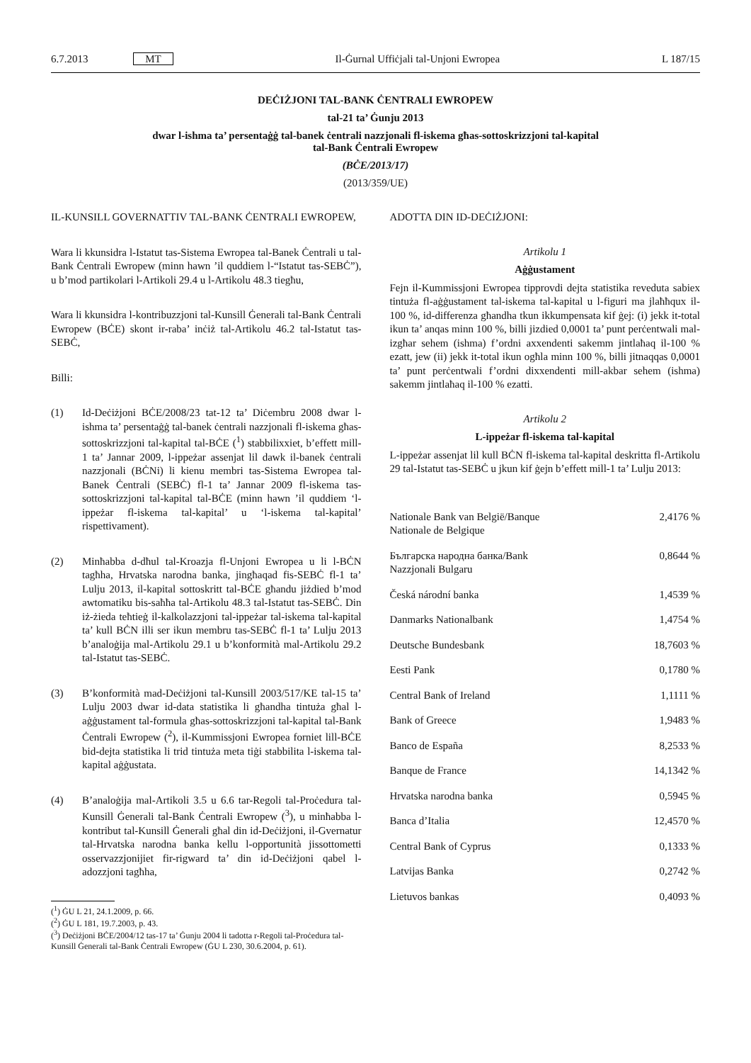6.7.2013 MT Il-Ġurnal Uffiċjali tal-Unjoni Ewropea L 187/15
DEĊIŻJONI TAL-BANK ĊENTRALI EWROPEW
tal-21 ta’ Ġunju 2013
dwar l-ishma ta’ persentaġġ tal-banek ċentrali nazzjonali fl-iskema għas-sottoskrizzjoni tal-kapital
tal-Bank Ċentrali Ewropew
(BĊE/2013/17)
(2013/359/UE)
IL-KUNSILL GOVERNATTIV TAL-BANK ĊENTRALI EWROPEW,
Wara li kkunsidra l-Istatut tas-Sistema Ewropea tal-Banek Ċentrali u tal-Bank Ċentrali Ewropew (minn hawn ’il quddiem l-“Istatut tas-SEBĊ”), u b’mod partikolari l-Artikoli 29.4 u l-Artikolu 48.3 tiegħu,
Wara li kkunsidra l-kontribuzzjoni tal-Kunsill Ġenerali tal-Bank Ċentrali Ewropew (BĊE) skont ir-raba’ inċiż tal-Artikolu 46.2 tal-Istatut tas-SEBĊ,
Billi:
(1) Id-Deċiżjoni BĊE/2008/23 tat-12 ta’ Diċembru 2008 dwar l-ishma ta’ persentaġġ tal-banek ċentrali nazzjonali fl-iskema għas-sottoskrizzjoni tal-kapital tal-BĊE (<sup>1</sup>) stabbilixxiet, b’effett mill-1 ta’ Jannar 2009, l-ippeżar assenjat lil dawk il-banek ċentrali nazzjonali (BĊNi) li kienu membri tas-Sistema Ewropea tal-Banek Ċentrali (SEBĊ) fl-1 ta’ Jannar 2009 fl-iskema tas-sottoskrizzjoni tal-kapital tal-BĊE (minn hawn ’il quddiem ‘l-ippeżar fl-iskema tal-kapital’ u ‘l-iskema tal-kapital’ rispettivament).
(2) Minħabba d-dħul tal-Kroazja fl-Unjoni Ewropea u li l-BĊN tagħha, Hrvatska narodna banka, jingħaqad fis-SEBĊ fl-1 ta’ Lulju 2013, il-kapital sottoskritt tal-BĊE għandu jiżdied b’mod awtomatiku bis-saħħa tal-Artikolu 48.3 tal-Istatut tas-SEBĊ. Din iż-żieda teħtieġ il-kalkolazzjoni tal-ippeżar tal-iskema tal-kapital ta’ kull BĊN illi ser ikun membru tas-SEBĊ fl-1 ta’ Lulju 2013 b’analoġija mal-Artikolu 29.1 u b’konformità mal-Artikolu 29.2 tal-Istatut tas-SEBĊ.
(3) B’konformità mad-Deċiżjoni tal-Kunsill 2003/517/KE tal-15 ta’ Lulju 2003 dwar id-data statistika li għandha tintuża għal l-aġġustament tal-formula għas-sottoskrizzjoni tal-kapital tal-Bank Ċentrali Ewropew (<sup>2</sup>), il-Kummissjoni Ewropea forniet lill-BĊE bid-dejta statistika li trid tintuża meta tiġi stabbilita l-iskema tal-kapital aġġustata.
(4) B’analoġija mal-Artikoli 3.5 u 6.6 tar-Regoli tal-Proċedura tal-Kunsill Ġenerali tal-Bank Ċentrali Ewropew (<sup>3</sup>), u minħabba l-kontribut tal-Kunsill Ġenerali għal din id-Deċiżjoni, il-Gvernatur tal-Hrvatska narodna banka kellu l-opportunità jissottometti osservazzjonijiet fir-rigward ta’ din id-Deċiżjoni qabel l-adozzjoni tagħha,
(<sup>1</sup>) ĠU L 21, 24.1.2009, p. 66.
(<sup>2</sup>) ĠU L 181, 19.7.2003, p. 43.
(<sup>3</sup>) Deċiżjoni BĊE/2004/12 tas-17 ta’ Ġunju 2004 li tadotta r-Regoli tal-Proċedura tal-Kunsill Ġenerali tal-Bank Ċentrali Ewropew (ĠU L 230, 30.6.2004, p. 61).
ADOTTA DIN ID-DEĊIŻJONI:
Artikolu 1
Aġġustament
Fejn il-Kummissjoni Ewropea tipprovdi dejta statistika reveduta sabiex tintuża fl-aġġustament tal-iskema tal-kapital u l-figuri ma jlaħħqux il-100 %, id-differenza għandha tkun ikkumpensata kif ġej: (i) jekk it-total ikun ta’ anqas minn 100 %, billi jizdied 0,0001 ta’ punt perċentwali mal-izgħar sehem (ishma) f’ordni axxendenti sakemm jintlaħaq il-100 % ezatt, jew (ii) jekk it-total ikun ogħla minn 100 %, billi jitnaqqas 0,0001 ta’ punt perċentwali f’ordni dixxendenti mill-akbar sehem (ishma) sakemm jintlaħaq il-100 % ezatti.
Artikolu 2
L-ippeżar fl-iskema tal-kapital
L-ippeżar assenjat lil kull BĊN fl-iskema tal-kapital deskritta fl-Artikolu 29 tal-Istatut tas-SEBĊ u jkun kif ġejn b’effett mill-1 ta’ Lulju 2013:
| Nationale Bank van België/Banque Nationale de Belgique | 2,4176 % |
| Българска народна банка/Bank Nazzjonali Bulgaru | 0,8644 % |
| Česká národní banka | 1,4539 % |
| Danmarks Nationalbank | 1,4754 % |
| Deutsche Bundesbank | 18,7603 % |
| Eesti Pank | 0,1780 % |
| Central Bank of Ireland | 1,1111 % |
| Bank of Greece | 1,9483 % |
| Banco de España | 8,2533 % |
| Banque de France | 14,1342 % |
| Hrvatska narodna banka | 0,5945 % |
| Banca d’Italia | 12,4570 % |
| Central Bank of Cyprus | 0,1333 % |
| Latvijas Banka | 0,2742 % |
| Lietuvos bankas | 0,4093 % |